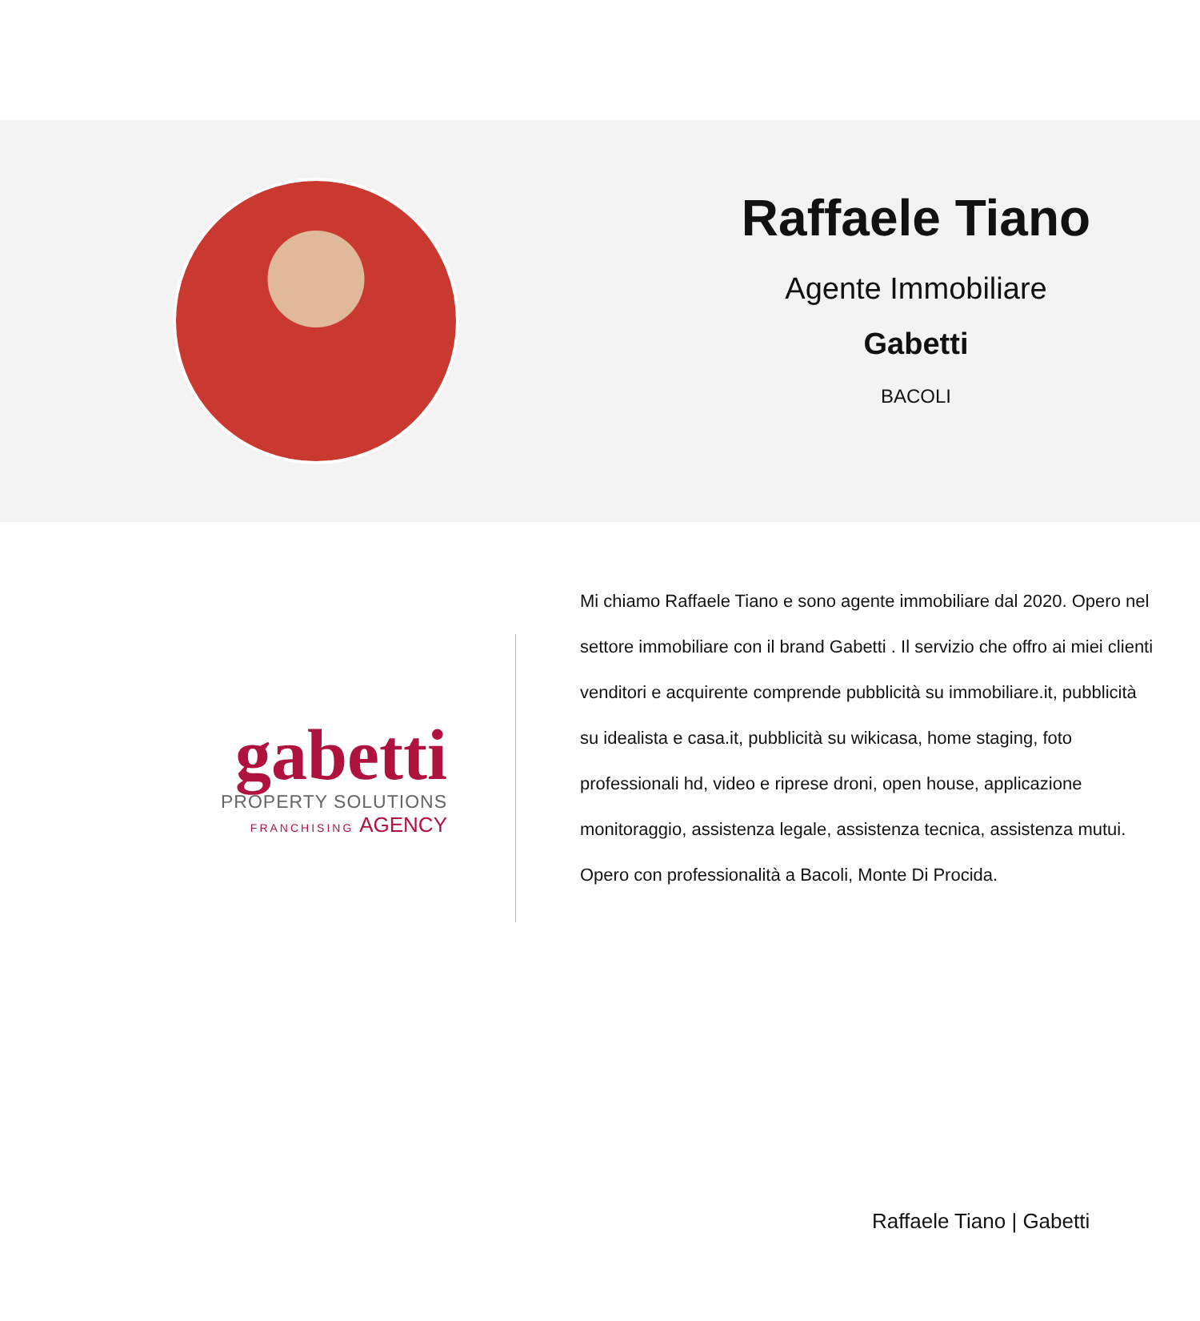Raffaele Tiano
Agente Immobiliare
Gabetti
BACOLI
gabetti
PROPERTY SOLUTIONS
FRANCHISING AGENCY
Mi chiamo Raffaele Tiano e sono agente immobiliare dal 2020. Opero nel settore immobiliare con il brand Gabetti . Il servizio che offro ai miei clienti venditori e acquirente comprende pubblicità su immobiliare.it, pubblicità su idealista e casa.it, pubblicità su wikicasa, home staging, foto professionali hd, video e riprese droni, open house, applicazione monitoraggio, assistenza legale, assistenza tecnica, assistenza mutui. Opero con professionalità a Bacoli, Monte Di Procida.
Raffaele Tiano | Gabetti